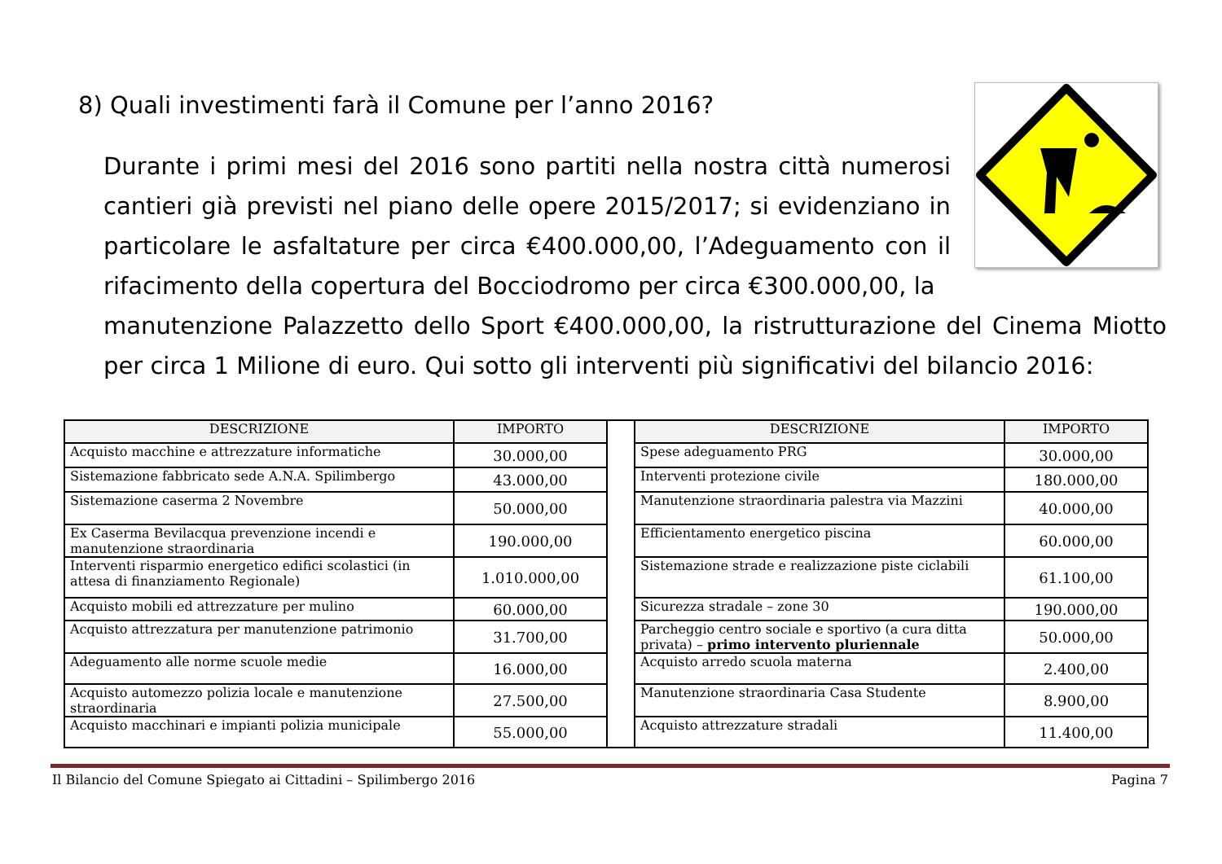8) Quali investimenti farà il Comune per l’anno 2016?
Durante i primi mesi del 2016 sono partiti nella nostra città numerosi cantieri già previsti nel piano delle opere 2015/2017; si evidenziano in particolare le asfaltature per circa €400.000,00, l’Adeguamento con il rifacimento della copertura del Bocciodromo per circa €300.000,00, la
manutenzione Palazzetto dello Sport €400.000,00, la ristrutturazione del Cinema Miotto per circa 1 Milione di euro. Qui sotto gli interventi più significativi del bilancio 2016:
| DESCRIZIONE | IMPORTO | | DESCRIZIONE | IMPORTO |
| Acquisto macchine e attrezzature informatiche | 30.000,00 | | Spese adeguamento PRG | 30.000,00 |
| Sistemazione fabbricato sede A.N.A. Spilimbergo | 43.000,00 | | Interventi protezione civile | 180.000,00 |
| Sistemazione caserma 2 Novembre | 50.000,00 | | Manutenzione straordinaria palestra via Mazzini | 40.000,00 |
| Ex Caserma Bevilacqua prevenzione incendi e manutenzione straordinaria | 190.000,00 | | Efficientamento energetico piscina | 60.000,00 |
| Interventi risparmio energetico edifici scolastici (in attesa di finanziamento Regionale) | 1.010.000,00 | | Sistemazione strade e realizzazione piste ciclabili | 61.100,00 |
| Acquisto mobili ed attrezzature per mulino | 60.000,00 | | Sicurezza stradale – zone 30 | 190.000,00 |
| Acquisto attrezzatura per manutenzione patrimonio | 31.700,00 | | Parcheggio centro sociale e sportivo (a cura ditta privata) – primo intervento pluriennale | 50.000,00 |
| Adeguamento alle norme scuole medie | 16.000,00 | | Acquisto arredo scuola materna | 2.400,00 |
| Acquisto automezzo polizia locale e manutenzione straordinaria | 27.500,00 | | Manutenzione straordinaria Casa Studente | 8.900,00 |
| Acquisto macchinari e impianti polizia municipale | 55.000,00 | | Acquisto attrezzature stradali | 11.400,00 |
Il Bilancio del Comune Spiegato ai Cittadini – Spilimbergo 2016 Pagina 7